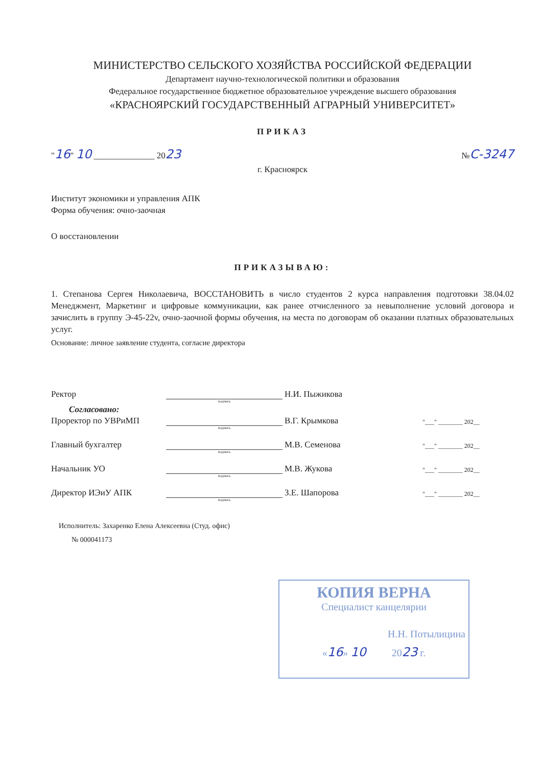МИНИСТЕРСТВО СЕЛЬСКОГО ХОЗЯЙСТВА РОССИЙСКОЙ ФЕДЕРАЦИИ
Департамент научно-технологической политики и образования
Федеральное государственное бюджетное образовательное учреждение высшего образования
«КРАСНОЯРСКИЙ ГОСУДАРСТВЕННЫЙ АГРАРНЫЙ УНИВЕРСИТЕТ»
ПРИКАЗ
"16" 10 ______________ 2023 №С-3247
г. Красноярск
Институт экономики и управления АПК
Форма обучения: очно-заочная
О восстановлении
ПРИКАЗЫВАЮ:
1. Степанова Сергея Николаевича, ВОССТАНОВИТЬ в число студентов 2 курса направления подготовки 38.04.02 Менеджмент, Маркетинг и цифровые коммуникации, как ранее отчисленного за невыполнение условий договора и зачислить в группу Э-45-22v, очно-заочной формы обучения, на места по договорам об оказании платных образовательных услуг.
Основание: личное заявление студента, согласие директора
Ректор Н.И. Пыжикова
подпись
Согласовано:
Проректор по УВРиМП В.Г. Крымкова "___" ________ 202__
подпись
Главный бухгалтер М.В. Семенова "___" ________ 202__
подпись
Начальник УО М.В. Жукова "___" ________ 202__
подпись
Директор ИЭиУ АПК З.Е. Шапорова "___" ________ 202__
подпись
Исполнитель: Захаренко Елена Алексеевна (Студ. офис)
№ 000041173
КОПИЯ ВЕРНА
Специалист канцелярии
Н.Н. Потылицина
«16» 10 2023 г.